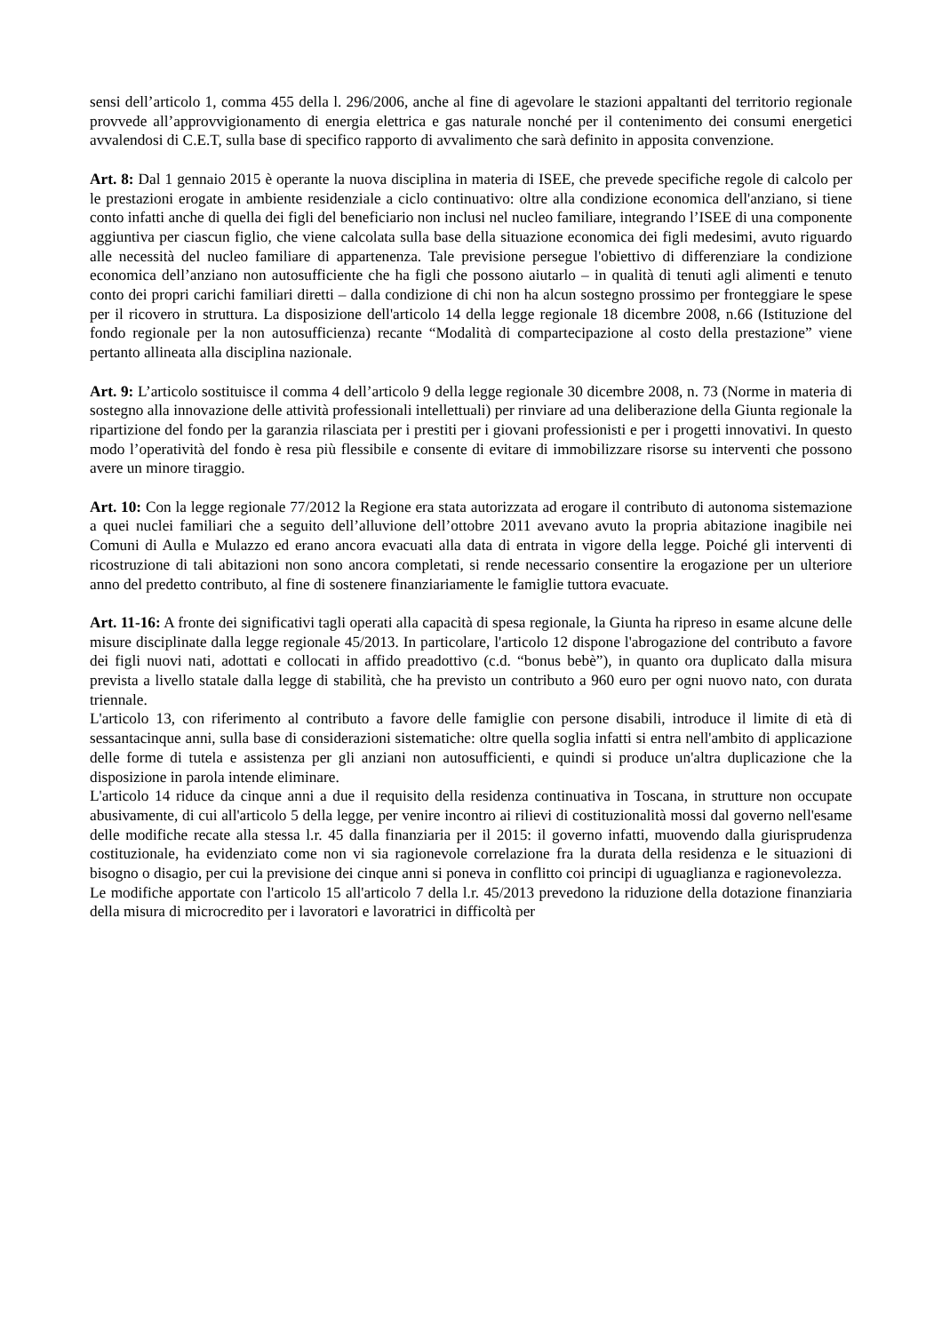sensi dell’articolo 1, comma 455 della l. 296/2006, anche al fine di agevolare le stazioni appaltanti del territorio regionale provvede all’approvvigionamento di energia elettrica e gas naturale nonché per il contenimento dei consumi energetici avvalendosi di C.E.T, sulla base di specifico rapporto di avvalimento che sarà definito in apposita convenzione.
Art. 8: Dal 1 gennaio 2015 è operante la nuova disciplina in materia di ISEE, che prevede specifiche regole di calcolo per le prestazioni erogate in ambiente residenziale a ciclo continuativo: oltre alla condizione economica dell'anziano, si tiene conto infatti anche di quella dei figli del beneficiario non inclusi nel nucleo familiare, integrando l’ISEE di una componente aggiuntiva per ciascun figlio, che viene calcolata sulla base della situazione economica dei figli medesimi, avuto riguardo alle necessità del nucleo familiare di appartenenza. Tale previsione persegue l'obiettivo di differenziare la condizione economica dell’anziano non autosufficiente che ha figli che possono aiutarlo – in qualità di tenuti agli alimenti e tenuto conto dei propri carichi familiari diretti – dalla condizione di chi non ha alcun sostegno prossimo per fronteggiare le spese per il ricovero in struttura. La disposizione dell'articolo 14 della legge regionale 18 dicembre 2008, n.66 (Istituzione del fondo regionale per la non autosufficienza) recante “Modalità di compartecipazione al costo della prestazione” viene pertanto allineata alla disciplina nazionale.
Art. 9: L’articolo sostituisce il comma 4 dell’articolo 9 della legge regionale 30 dicembre 2008, n. 73 (Norme in materia di sostegno alla innovazione delle attività professionali intellettuali) per rinviare ad una deliberazione della Giunta regionale la ripartizione del fondo per la garanzia rilasciata per i prestiti per i giovani professionisti e per i progetti innovativi. In questo modo l’operatività del fondo è resa più flessibile e consente di evitare di immobilizzare risorse su interventi che possono avere un minore tiraggio.
Art. 10: Con la legge regionale 77/2012 la Regione era stata autorizzata ad erogare il contributo di autonoma sistemazione a quei nuclei familiari che a seguito dell’alluvione dell’ottobre 2011 avevano avuto la propria abitazione inagibile nei Comuni di Aulla e Mulazzo ed erano ancora evacuati alla data di entrata in vigore della legge. Poiché gli interventi di ricostruzione di tali abitazioni non sono ancora completati, si rende necessario consentire la erogazione per un ulteriore anno del predetto contributo, al fine di sostenere finanziariamente le famiglie tuttora evacuate.
Art. 11-16: A fronte dei significativi tagli operati alla capacità di spesa regionale, la Giunta ha ripreso in esame alcune delle misure disciplinate dalla legge regionale 45/2013. In particolare, l'articolo 12 dispone l'abrogazione del contributo a favore dei figli nuovi nati, adottati e collocati in affido preadottivo (c.d. “bonus bebè”), in quanto ora duplicato dalla misura prevista a livello statale dalla legge di stabilità, che ha previsto un contributo a 960 euro per ogni nuovo nato, con durata triennale.
L'articolo 13, con riferimento al contributo a favore delle famiglie con persone disabili, introduce il limite di età di sessantacinque anni, sulla base di considerazioni sistematiche: oltre quella soglia infatti si entra nell'ambito di applicazione delle forme di tutela e assistenza per gli anziani non autosufficienti, e quindi si produce un'altra duplicazione che la disposizione in parola intende eliminare.
L'articolo 14 riduce da cinque anni a due il requisito della residenza continuativa in Toscana, in strutture non occupate abusivamente, di cui all'articolo 5 della legge, per venire incontro ai rilievi di costituzionalità mossi dal governo nell'esame delle modifiche recate alla stessa l.r. 45 dalla finanziaria per il 2015: il governo infatti, muovendo dalla giurisprudenza costituzionale, ha evidenziato come non vi sia ragionevole correlazione fra la durata della residenza e le situazioni di bisogno o disagio, per cui la previsione dei cinque anni si poneva in conflitto coi principi di uguaglianza e ragionevolezza.
Le modifiche apportate con l'articolo 15 all'articolo 7 della l.r. 45/2013 prevedono la riduzione della dotazione finanziaria della misura di microcredito per i lavoratori e lavoratrici in difficoltà per